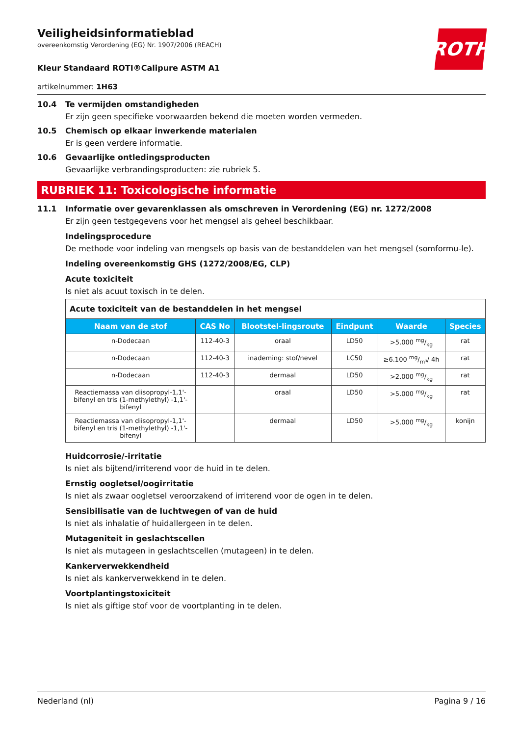ROTH
Veiligheidsinformatieblad
overeenkomstig Verordening (EG) Nr. 1907/2006 (REACH)
Kleur Standaard ROTI®Calipure ASTM A1
artikelnummer: 1H63
10.4 Te vermijden omstandigheden
Er zijn geen specifieke voorwaarden bekend die moeten worden vermeden.
10.5 Chemisch op elkaar inwerkende materialen
Er is geen verdere informatie.
10.6 Gevaarlijke ontledingsproducten
Gevaarlijke verbrandingsproducten: zie rubriek 5.
RUBRIEK 11: Toxicologische informatie
11.1 Informatie over gevarenklassen als omschreven in Verordening (EG) nr. 1272/2008
Er zijn geen testgegevens voor het mengsel als geheel beschikbaar.
Indelingsprocedure
De methode voor indeling van mengsels op basis van de bestanddelen van het mengsel (somformu-le).
Indeling overeenkomstig GHS (1272/2008/EG, CLP)
Acute toxiciteit
Is niet als acuut toxisch in te delen.
| Acute toxiciteit van de bestanddelen in het mengsel | | | | | |
| Naam van de stof | CAS No | Blootstel-lingsroute | Eindpunt | Waarde | Species |
| n-Dodecaan | 112-40-3 | oraal | LD50 | >5.000 mg/kg | rat |
| n-Dodecaan | 112-40-3 | inademing: stof/nevel | LC50 | ≥6.100 mg/m³/ 4h | rat |
| n-Dodecaan | 112-40-3 | dermaal | LD50 | >2.000 mg/kg | rat |
| Reactiemassa van diisopropyl-1,1'-bifenyl en tris (1-methylethyl) -1,1'-bifenyl | | oraal | LD50 | >5.000 mg/kg | rat |
| Reactiemassa van diisopropyl-1,1'-bifenyl en tris (1-methylethyl) -1,1'-bifenyl | | dermaal | LD50 | >5.000 mg/kg | konijn |
Huidcorrosie/-irritatie
Is niet als bijtend/irriterend voor de huid in te delen.
Ernstig oogletsel/oogirritatie
Is niet als zwaar oogletsel veroorzakend of irriterend voor de ogen in te delen.
Sensibilisatie van de luchtwegen of van de huid
Is niet als inhalatie of huidallergeen in te delen.
Mutageniteit in geslachtscellen
Is niet als mutageen in geslachtscellen (mutageen) in te delen.
Kankerverwekkendheid
Is niet als kankerverwekkend in te delen.
Voortplantingstoxiciteit
Is niet als giftige stof voor de voortplanting in te delen.
Nederland (nl) Pagina 9 / 16